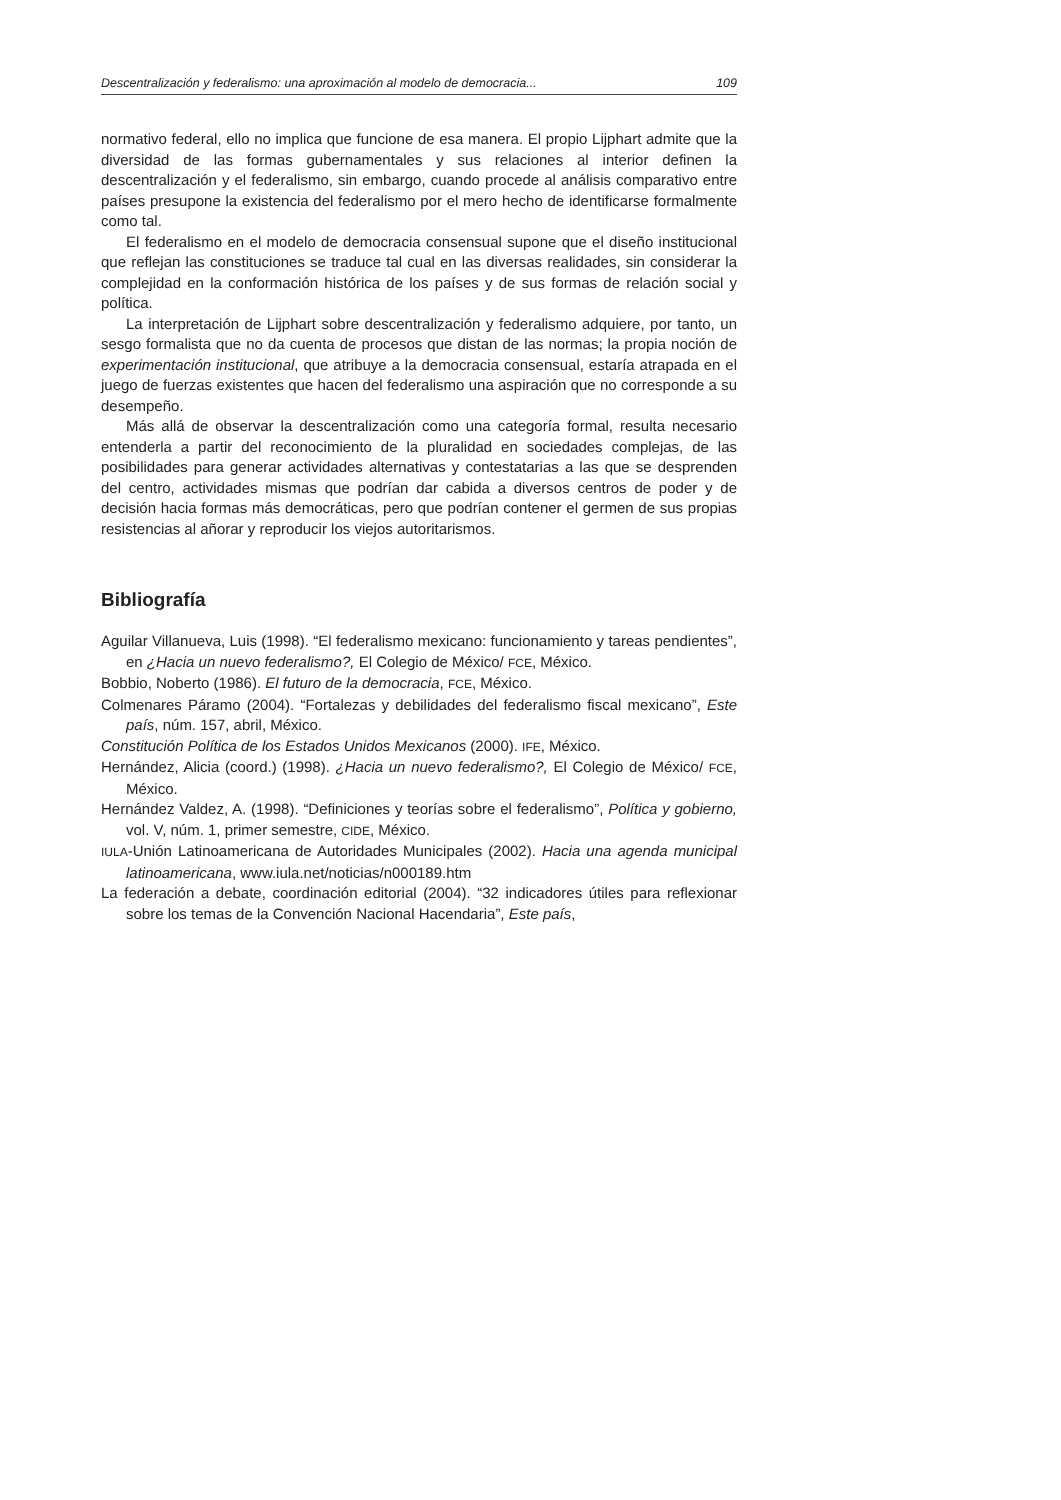Descentralización y federalismo: una aproximación al modelo de democracia... 109
normativo federal, ello no implica que funcione de esa manera. El propio Lijphart admite que la diversidad de las formas gubernamentales y sus relaciones al interior definen la descentralización y el federalismo, sin embargo, cuando procede al análisis comparativo entre países presupone la existencia del federalismo por el mero hecho de identificarse formalmente como tal.
El federalismo en el modelo de democracia consensual supone que el diseño institucional que reflejan las constituciones se traduce tal cual en las diversas realidades, sin considerar la complejidad en la conformación histórica de los países y de sus formas de relación social y política.
La interpretación de Lijphart sobre descentralización y federalismo adquiere, por tanto, un sesgo formalista que no da cuenta de procesos que distan de las normas; la propia noción de experimentación institucional, que atribuye a la democracia consensual, estaría atrapada en el juego de fuerzas existentes que hacen del federalismo una aspiración que no corresponde a su desempeño.
Más allá de observar la descentralización como una categoría formal, resulta necesario entenderla a partir del reconocimiento de la pluralidad en sociedades complejas, de las posibilidades para generar actividades alternativas y contestatarias a las que se desprenden del centro, actividades mismas que podrían dar cabida a diversos centros de poder y de decisión hacia formas más democráticas, pero que podrían contener el germen de sus propias resistencias al añorar y reproducir los viejos autoritarismos.
Bibliografía
Aguilar Villanueva, Luis (1998). “El federalismo mexicano: funcionamiento y tareas pendientes”, en ¿Hacia un nuevo federalismo?, El Colegio de México/ FCE, México.
Bobbio, Noberto (1986). El futuro de la democracia, FCE, México.
Colmenares Páramo (2004). “Fortalezas y debilidades del federalismo fiscal mexicano”, Este país, núm. 157, abril, México.
Constitución Política de los Estados Unidos Mexicanos (2000). IFE, México.
Hernández, Alicia (coord.) (1998). ¿Hacia un nuevo federalismo?, El Colegio de México/ FCE, México.
Hernández Valdez, A. (1998). “Definiciones y teorías sobre el federalismo”, Política y gobierno, vol. V, núm. 1, primer semestre, CIDE, México.
IULA-Unión Latinoamericana de Autoridades Municipales (2002). Hacia una agenda municipal latinoamericana, www.iula.net/noticias/n000189.htm
La federación a debate, coordinación editorial (2004). “32 indicadores útiles para reflexionar sobre los temas de la Convención Nacional Hacendaria”, Este país,